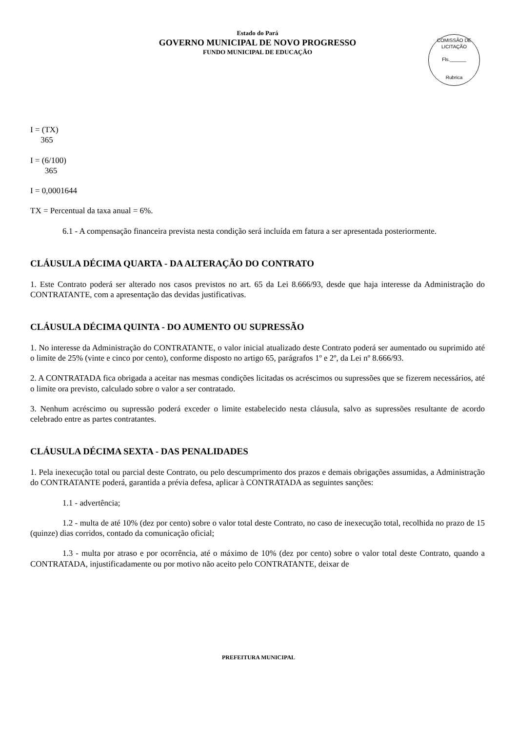COMISSÃO DE LICITAÇÃO
Fls.______
Rubrica
Estado do Pará
GOVERNO MUNICIPAL DE NOVO PROGRESSO
FUNDO MUNICIPAL DE EDUCAÇÃO
I = (TX)
365
I = (6/100)
365
I = 0,0001644
TX = Percentual da taxa anual = 6%.
6.1 - A compensação financeira prevista nesta condição será incluída em fatura a ser apresentada posteriormente.
CLÁUSULA DÉCIMA QUARTA - DA ALTERAÇÃO DO CONTRATO
1. Este Contrato poderá ser alterado nos casos previstos no art. 65 da Lei 8.666/93, desde que haja interesse da Administração do CONTRATANTE, com a apresentação das devidas justificativas.
CLÁUSULA DÉCIMA QUINTA - DO AUMENTO OU SUPRESSÃO
1. No interesse da Administração do CONTRATANTE, o valor inicial atualizado deste Contrato poderá ser aumentado ou suprimido até o limite de 25% (vinte e cinco por cento), conforme disposto no artigo 65, parágrafos 1º e 2º, da Lei nº 8.666/93.
2. A CONTRATADA fica obrigada a aceitar nas mesmas condições licitadas os acréscimos ou supressões que se fizerem necessários, até o limite ora previsto, calculado sobre o valor a ser contratado.
3. Nenhum acréscimo ou supressão poderá exceder o limite estabelecido nesta cláusula, salvo as supressões resultante de acordo celebrado entre as partes contratantes.
CLÁUSULA DÉCIMA SEXTA - DAS PENALIDADES
1. Pela inexecução total ou parcial deste Contrato, ou pelo descumprimento dos prazos e demais obrigações assumidas, a Administração do CONTRATANTE poderá, garantida a prévia defesa, aplicar à CONTRATADA as seguintes sanções:
1.1 - advertência;
1.2 - multa de até 10% (dez por cento) sobre o valor total deste Contrato, no caso de inexecução total, recolhida no prazo de 15 (quinze) dias corridos, contado da comunicação oficial;
1.3 - multa por atraso e por ocorrência, até o máximo de 10% (dez por cento) sobre o valor total deste Contrato, quando a CONTRATADA, injustificadamente ou por motivo não aceito pelo CONTRATANTE, deixar de
PREFEITURA MUNICIPAL